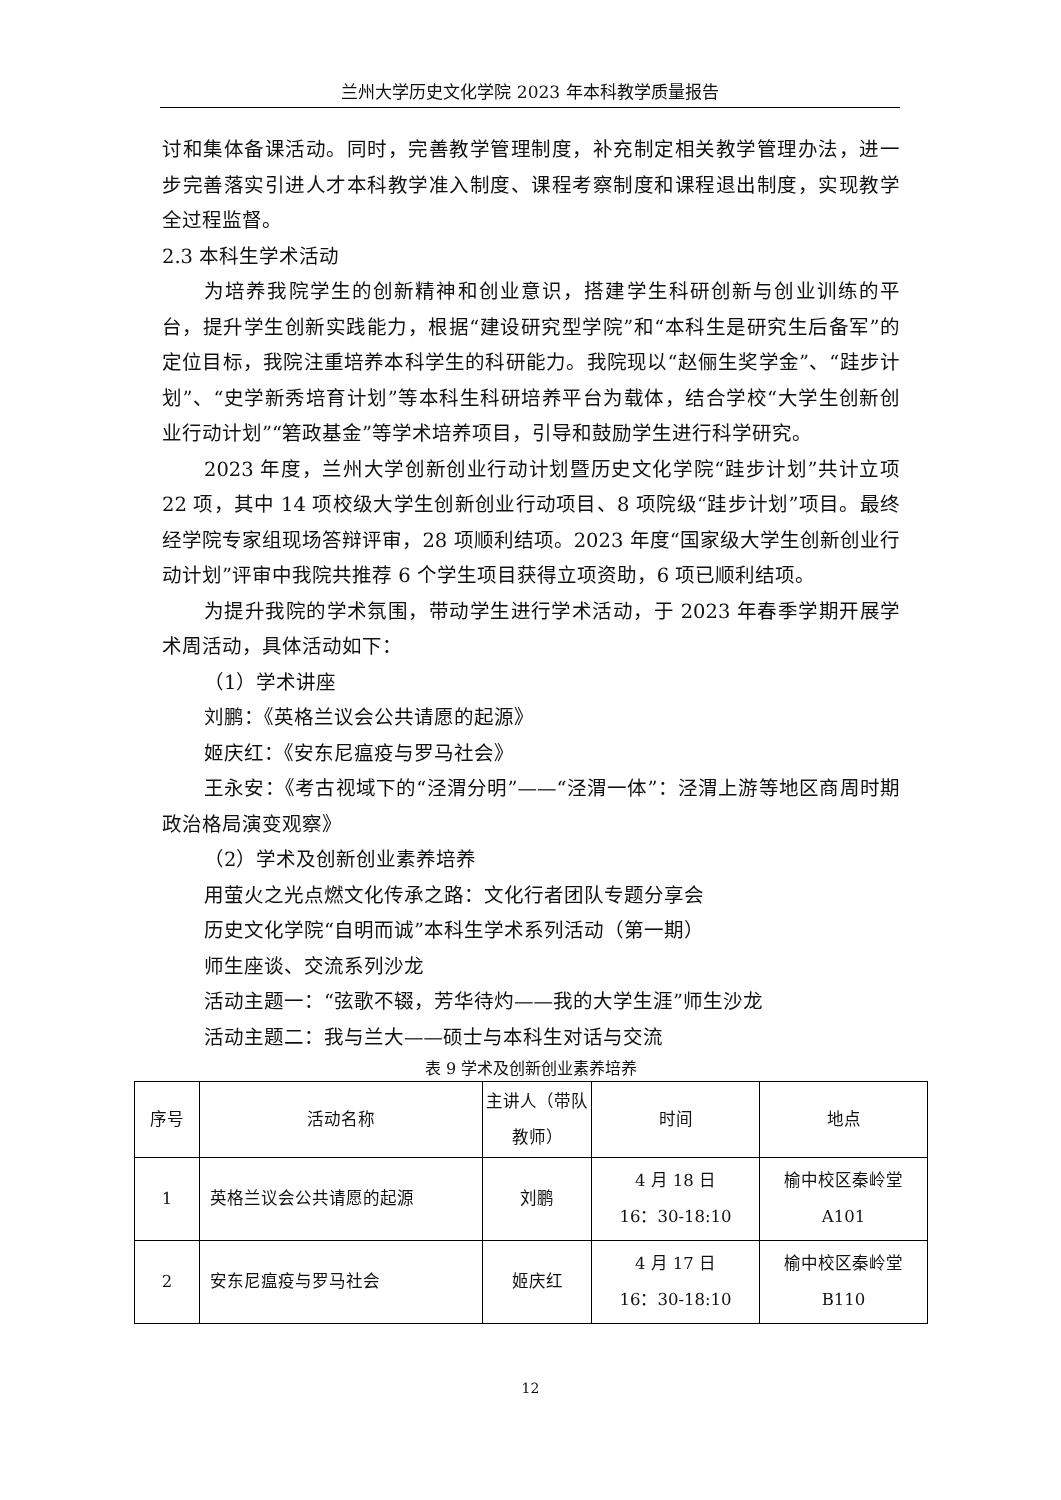兰州大学历史文化学院 2023 年本科教学质量报告
讨和集体备课活动。同时，完善教学管理制度，补充制定相关教学管理办法，进一步完善落实引进人才本科教学准入制度、课程考察制度和课程退出制度，实现教学全过程监督。
2.3 本科生学术活动
为培养我院学生的创新精神和创业意识，搭建学生科研创新与创业训练的平台，提升学生创新实践能力，根据“建设研究型学院”和“本科生是研究生后备军”的定位目标，我院注重培养本科学生的科研能力。我院现以“赵俪生奖学金”、“跬步计划”、“史学新秀培育计划”等本科生科研培养平台为载体，结合学校“大学生创新创业行动计划”“箬政基金”等学术培养项目，引导和鼓励学生进行科学研究。
2023 年度，兰州大学创新创业行动计划暨历史文化学院“跬步计划”共计立项 22 项，其中 14 项校级大学生创新创业行动项目、8 项院级“跬步计划”项目。最终经学院专家组现场答辩评审，28 项顺利结项。2023 年度“国家级大学生创新创业行动计划”评审中我院共推荐 6 个学生项目获得立项资助，6 项已顺利结项。
为提升我院的学术氛围，带动学生进行学术活动，于 2023 年春季学期开展学术周活动，具体活动如下：
（1）学术讲座
刘鹏：《英格兰议会公共请愿的起源》
姬庆红：《安东尼瘟疫与罗马社会》
王永安：《考古视域下的“泾渭分明”——“泾渭一体”：泾渭上游等地区商周时期政治格局演变观察》
（2）学术及创新创业素养培养
用萤火之光点燃文化传承之路：文化行者团队专题分享会
历史文化学院“自明而诚”本科生学术系列活动（第一期）
师生座谈、交流系列沙龙
活动主题一：“弦歌不辍，芳华待灼——我的大学生涯”师生沙龙
活动主题二：我与兰大——硕士与本科生对话与交流
表 9 学术及创新创业素养培养
| 序号 | 活动名称 | 主讲人（带队教师） | 时间 | 地点 |
| 1 | 英格兰议会公共请愿的起源 | 刘鹏 | 4 月 18 日 16：30-18:10 | 榆中校区秦岭堂 A101 |
| 2 | 安东尼瘟疫与罗马社会 | 姬庆红 | 4 月 17 日 16：30-18:10 | 榆中校区秦岭堂 B110 |
12